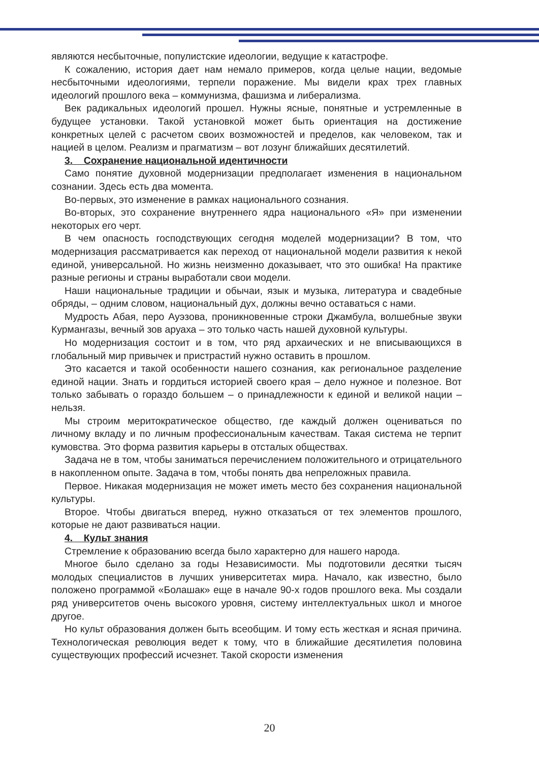являются несбыточные, популистские идеологии, ведущие к катастрофе.
К сожалению, история дает нам немало примеров, когда целые нации, ведомые несбыточными идеологиями, терпели поражение. Мы видели крах трех главных идеологий прошлого века – коммунизма, фашизма и либерализма.
Век радикальных идеологий прошел. Нужны ясные, понятные и устремленные в будущее установки. Такой установкой может быть ориентация на достижение конкретных целей с расчетом своих возможностей и пределов, как человеком, так и нацией в целом. Реализм и прагматизм – вот лозунг ближайших десятилетий.
3. Сохранение национальной идентичности
Само понятие духовной модернизации предполагает изменения в национальном сознании. Здесь есть два момента.
Во-первых, это изменение в рамках национального сознания.
Во-вторых, это сохранение внутреннего ядра национального «Я» при изменении некоторых его черт.
В чем опасность господствующих сегодня моделей модернизации? В том, что модернизация рассматривается как переход от национальной модели развития к некой единой, универсальной. Но жизнь неизменно доказывает, что это ошибка! На практике разные регионы и страны выработали свои модели.
Наши национальные традиции и обычаи, язык и музыка, литература и свадебные обряды, – одним словом, национальный дух, должны вечно оставаться с нами.
Мудрость Абая, перо Ауэзова, проникновенные строки Джамбула, волшебные звуки Курмангазы, вечный зов аруаха – это только часть нашей духовной культуры.
Но модернизация состоит и в том, что ряд архаических и не вписывающихся в глобальный мир привычек и пристрастий нужно оставить в прошлом.
Это касается и такой особенности нашего сознания, как региональное разделение единой нации. Знать и гордиться историей своего края – дело нужное и полезное. Вот только забывать о гораздо большем – о принадлежности к единой и великой нации – нельзя.
Мы строим меритократическое общество, где каждый должен оцениваться по личному вкладу и по личным профессиональным качествам. Такая система не терпит кумовства. Это форма развития карьеры в отсталых обществах.
Задача не в том, чтобы заниматься перечислением положительного и отрицательного в накопленном опыте. Задача в том, чтобы понять два непреложных правила.
Первое. Никакая модернизация не может иметь место без сохранения национальной культуры.
Второе. Чтобы двигаться вперед, нужно отказаться от тех элементов прошлого, которые не дают развиваться нации.
4. Культ знания
Стремление к образованию всегда было характерно для нашего народа.
Многое было сделано за годы Независимости. Мы подготовили десятки тысяч молодых специалистов в лучших университетах мира. Начало, как известно, было положено программой «Болашак» еще в начале 90-х годов прошлого века. Мы создали ряд университетов очень высокого уровня, систему интеллектуальных школ и многое другое.
Но культ образования должен быть всеобщим. И тому есть жесткая и ясная причина. Технологическая революция ведет к тому, что в ближайшие десятилетия половина существующих профессий исчезнет. Такой скорости изменения
20